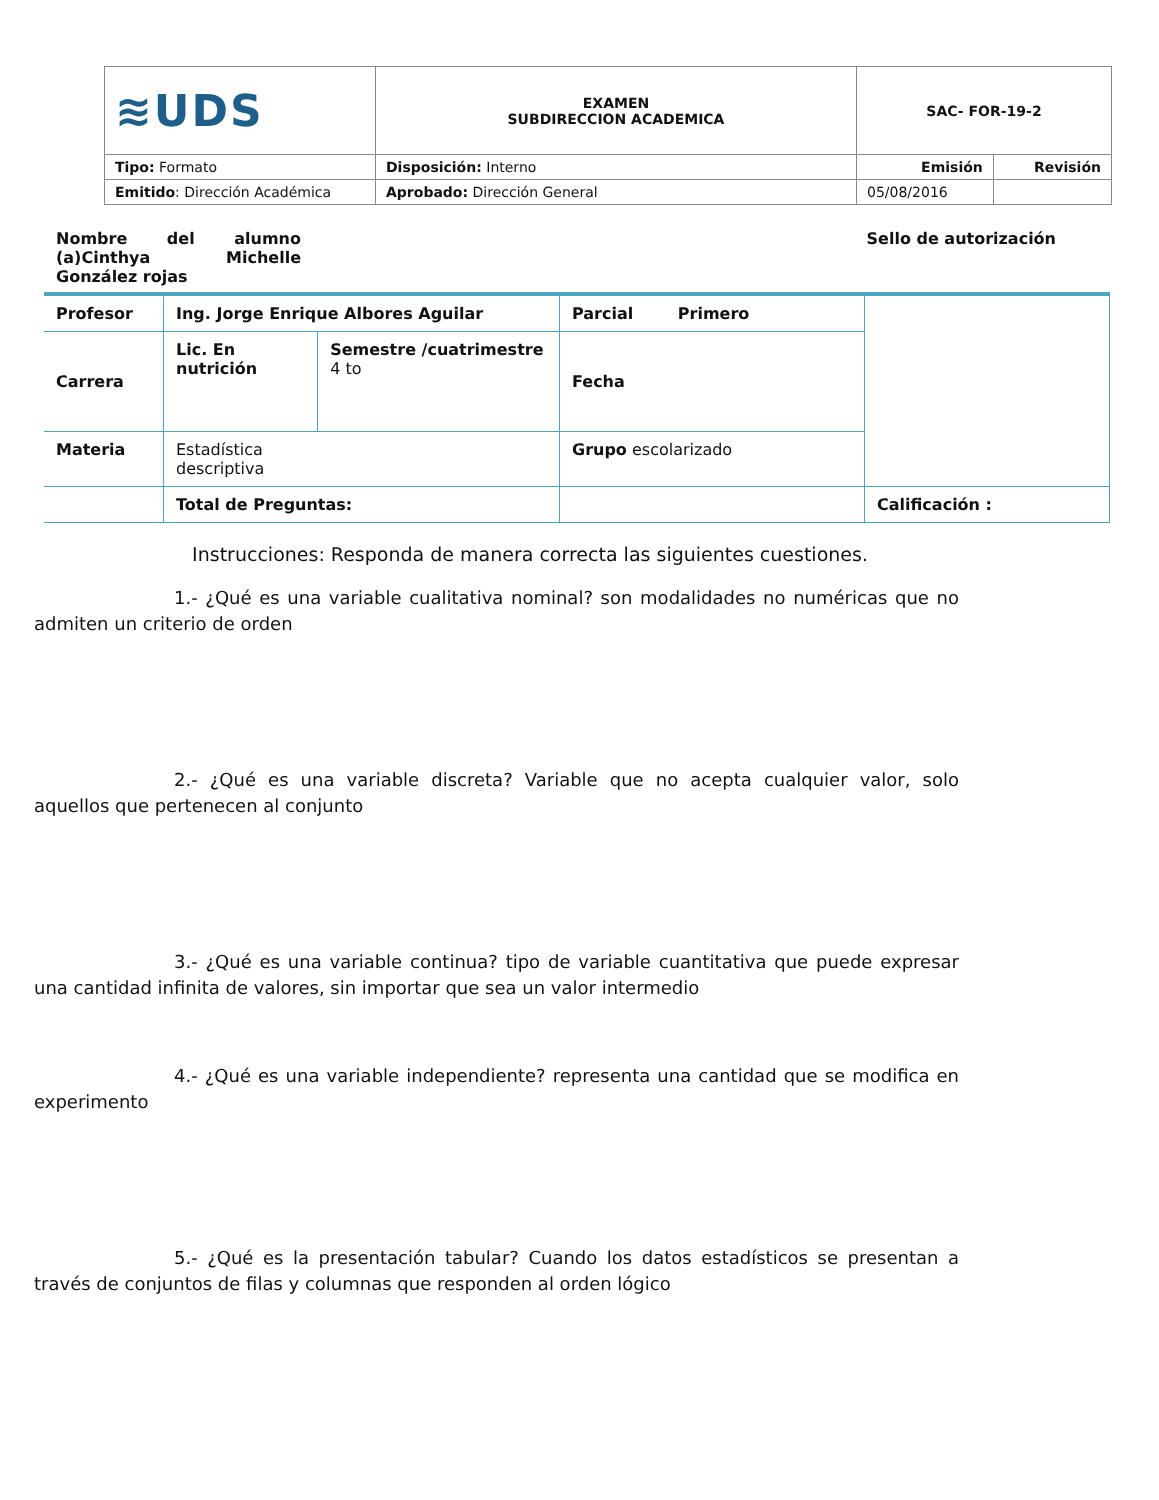| ≋UDS | EXAMEN SUBDIRECCION ACADEMICA | SAC- FOR-19-2 | |
| Tipo: Formato | Disposición: Interno | Emisión | Revisión |
| Emitido : Dirección Académica | Aprobado: Dirección General | 05/08/2016 | |
Nombre del alumno (a)Cinthya Michelle González rojas
Sello de autorización
| Profesor | Ing. Jorge Enrique Albores Aguilar | | Parcial Primero | |
| Carrera | Lic. En nutrición | Semestre /cuatrimestre 4 to | Fecha | |
| Materia | Estadística descriptiva | | Grupo escolarizado | |
| | Total de Preguntas: | | | Calificación : |
Instrucciones: Responda de manera correcta las siguientes cuestiones.
1.- ¿Qué es una variable cualitativa nominal? son modalidades no numéricas que no admiten un criterio de orden
2.- ¿Qué es una variable discreta? Variable que no acepta cualquier valor, solo aquellos que pertenecen al conjunto
3.- ¿Qué es una variable continua? tipo de variable cuantitativa que puede expresar una cantidad infinita de valores, sin importar que sea un valor intermedio
4.- ¿Qué es una variable independiente? representa una cantidad que se modifica en experimento
5.- ¿Qué es la presentación tabular? Cuando los datos estadísticos se presentan a través de conjuntos de filas y columnas que responden al orden lógico